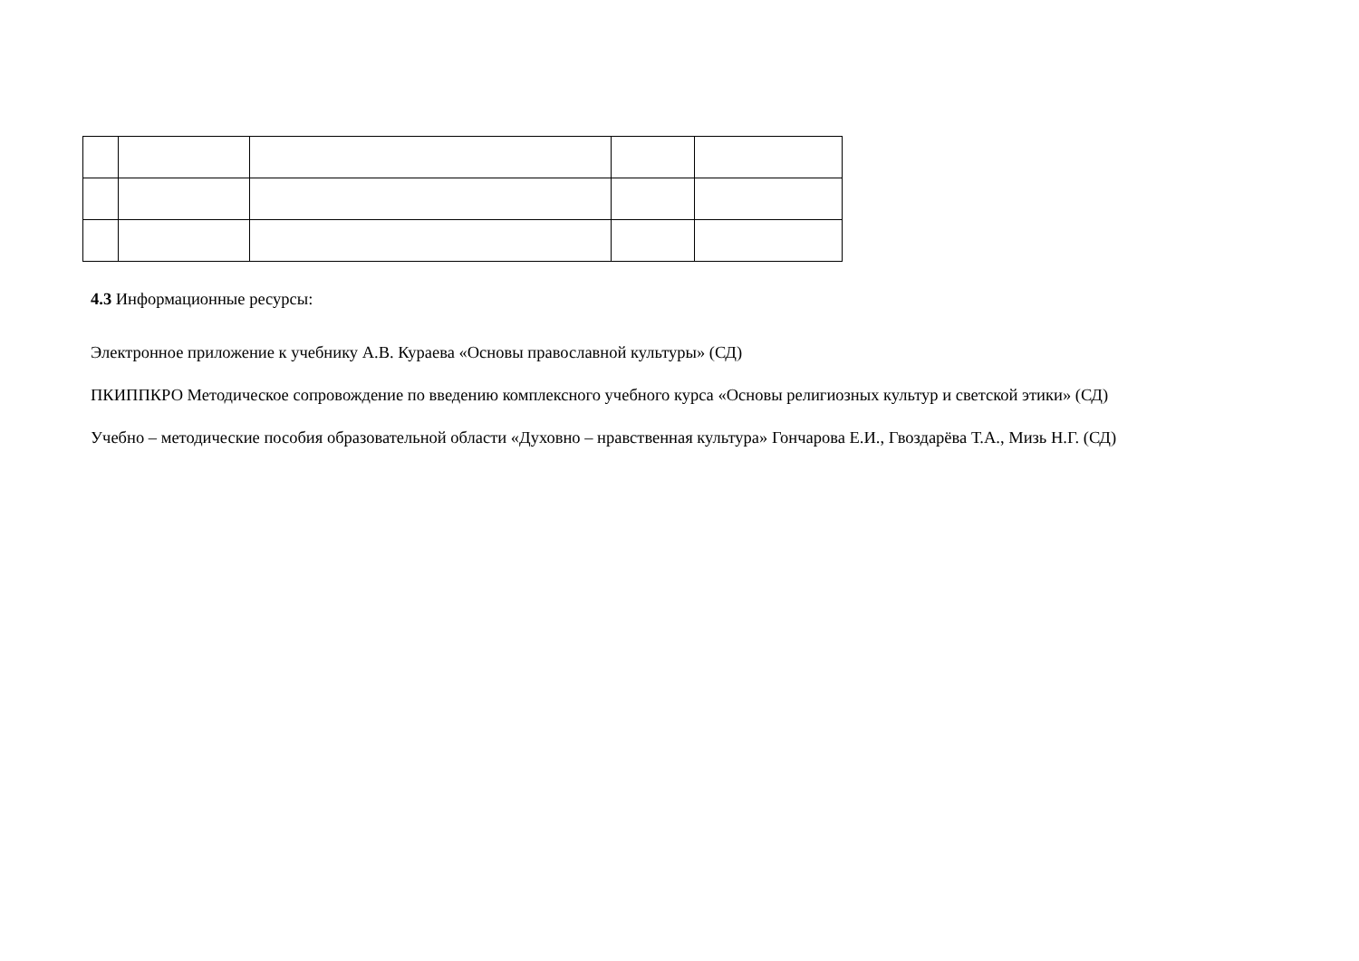4.3 Информационные ресурсы:
Электронное приложение к учебнику А.В. Кураева «Основы православной культуры» (СД)
ПКИППКРО Методическое сопровождение по введению комплексного учебного курса «Основы религиозных культур и светской этики» (СД)
Учебно – методические пособия образовательной области «Духовно – нравственная культура» Гончарова Е.И., Гвоздарёва Т.А., Мизь Н.Г. (СД)